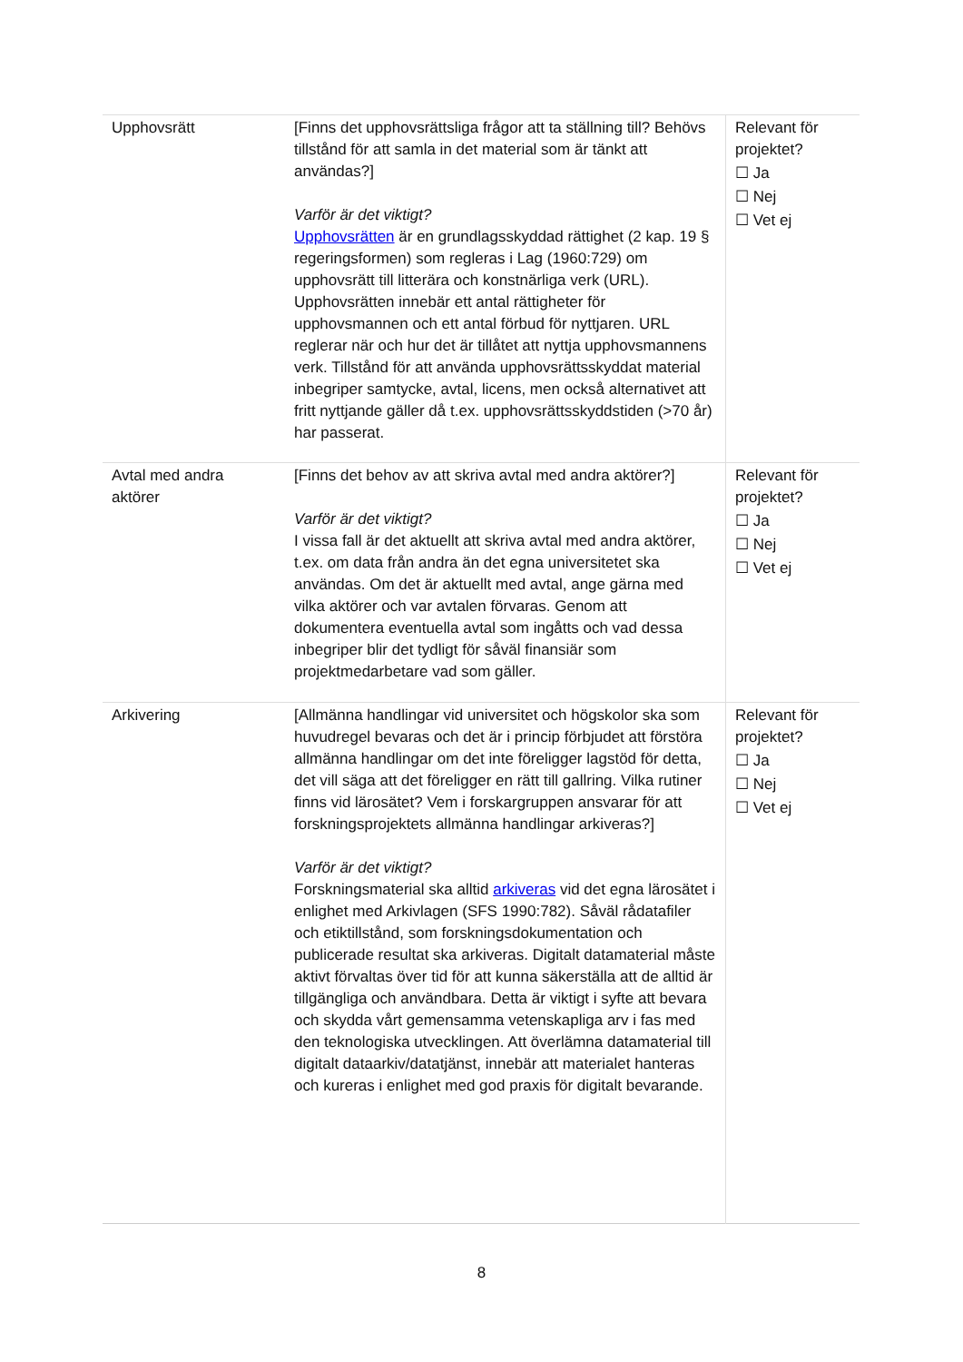| Upphovsrätt | [Finns det upphovsrättsliga frågor att ta ställning till? Behövs tillstånd för att samla in det material som är tänkt att användas?] Varför är det viktigt? Upphovsrätten är en grundlagsskyddad rättighet (2 kap. 19 § regeringsformen) som regleras i Lag (1960:729) om upphovsrätt till litterära och konstnärliga verk (URL). Upphovsrätten innebär ett antal rättigheter för upphovsmannen och ett antal förbud för nyttjaren. URL reglerar när och hur det är tillåtet att nyttja upphovsmannens verk. Tillstånd för att använda upphovsrättsskyddat material inbegriper samtycke, avtal, licens, men också alternativet att fritt nyttjande gäller då t.ex. upphovsrättsskyddstiden (>70 år) har passerat. | Relevant för projektet? ☐ Ja ☐ Nej ☐ Vet ej |
| Avtal med andra aktörer | [Finns det behov av att skriva avtal med andra aktörer?] Varför är det viktigt? I vissa fall är det aktuellt att skriva avtal med andra aktörer, t.ex. om data från andra än det egna universitetet ska användas. Om det är aktuellt med avtal, ange gärna med vilka aktörer och var avtalen förvaras. Genom att dokumentera eventuella avtal som ingåtts och vad dessa inbegriper blir det tydligt för såväl finansiär som projektmedarbetare vad som gäller. | Relevant för projektet? ☐ Ja ☐ Nej ☐ Vet ej |
| Arkivering | [Allmänna handlingar vid universitet och högskolor ska som huvudregel bevaras och det är i princip förbjudet att förstöra allmänna handlingar om det inte föreligger lagstöd för detta, det vill säga att det föreligger en rätt till gallring. Vilka rutiner finns vid lärosätet? Vem i forskargruppen ansvarar för att forskningsprojektets allmänna handlingar arkiveras?] Varför är det viktigt? Forskningsmaterial ska alltid arkiveras vid det egna lärosätet i enlighet med Arkivlagen (SFS 1990:782). Såväl rådatafiler och etiktillstånd, som forskningsdokumentation och publicerade resultat ska arkiveras. Digitalt datamaterial måste aktivt förvaltas över tid för att kunna säkerställa att de alltid är tillgängliga och användbara. Detta är viktigt i syfte att bevara och skydda vårt gemensamma vetenskapliga arv i fas med den teknologiska utvecklingen. Att överlämna datamaterial till digitalt dataarkiv/datatjänst, innebär att materialet hanteras och kureras i enlighet med god praxis för digitalt bevarande. | Relevant för projektet? ☐ Ja ☐ Nej ☐ Vet ej |
8